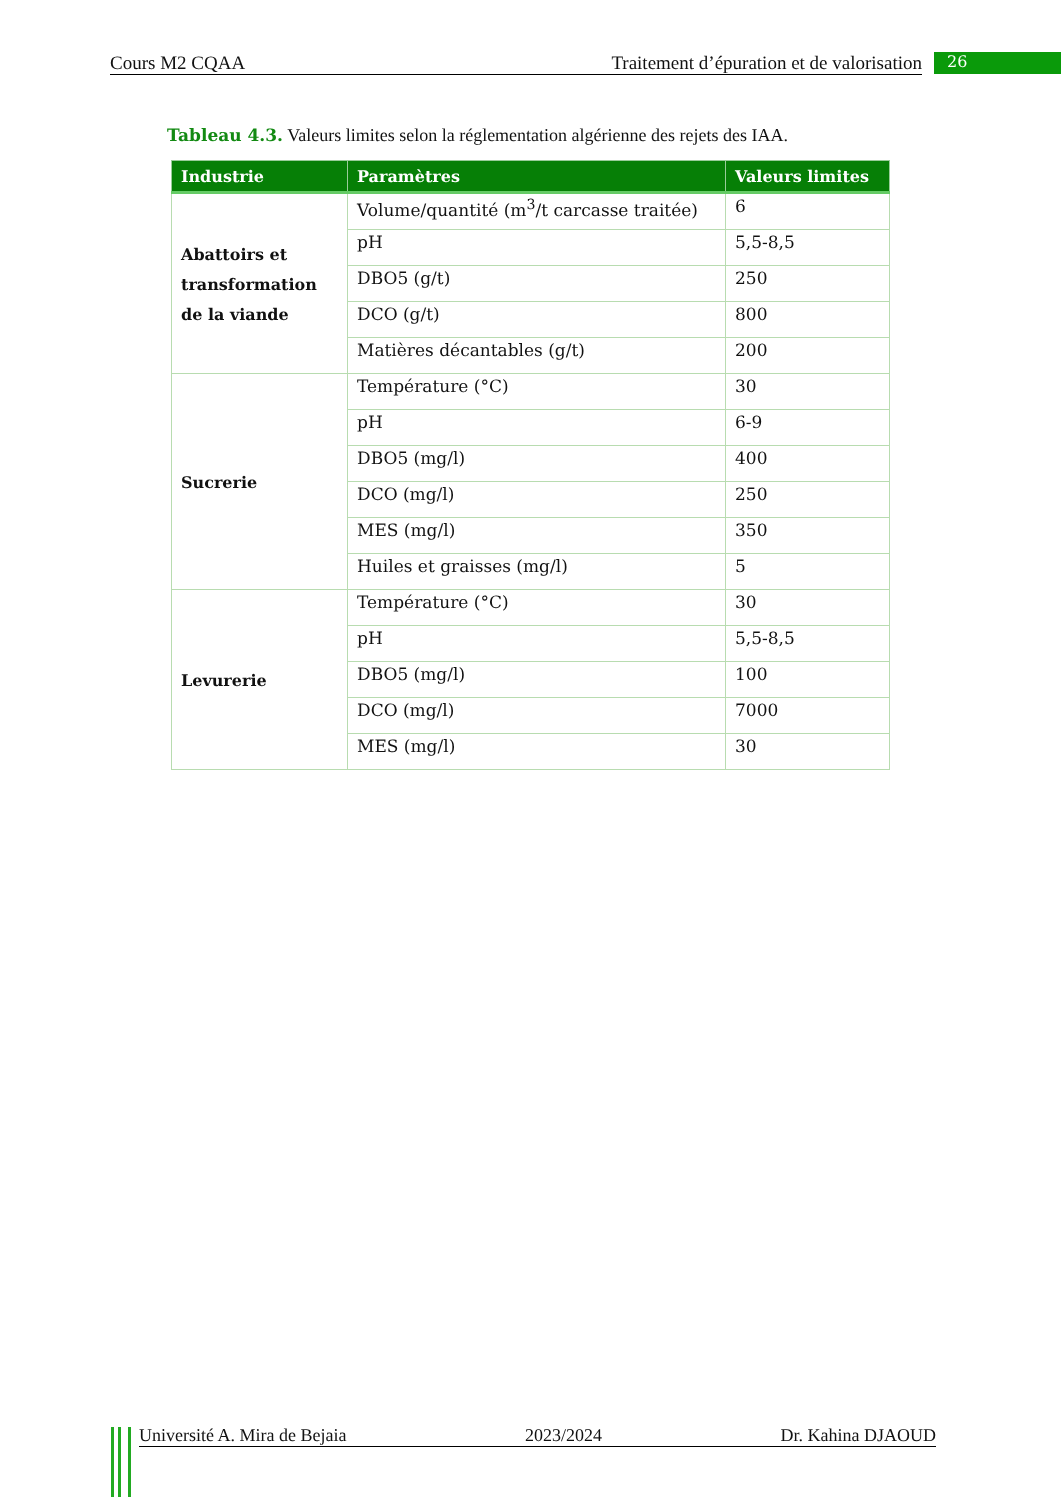Cours M2 CQAA Traitement d’épuration et de valorisation 26
Tableau 4.3. Valeurs limites selon la réglementation algérienne des rejets des IAA.
| Industrie | Paramètres | Valeurs limites |
| --- | --- | --- |
| Abattoirs et transformation de la viande | Volume/quantité (m<sup>3</sup>/t carcasse traitée) | 6 |
| | pH | 5,5-8,5 |
| | DBO5 (g/t) | 250 |
| | DCO (g/t) | 800 |
| | Matières décantables (g/t) | 200 |
| Sucrerie | Température (°C) | 30 |
| | pH | 6-9 |
| | DBO5 (mg/l) | 400 |
| | DCO (mg/l) | 250 |
| | MES (mg/l) | 350 |
| | Huiles et graisses (mg/l) | 5 |
| Levurerie | Température (°C) | 30 |
| | pH | 5,5-8,5 |
| | DBO5 (mg/l) | 100 |
| | DCO (mg/l) | 7000 |
| | MES (mg/l) | 30 |
Université A. Mira de Bejaia 2023/2024 Dr. Kahina DJAOUD